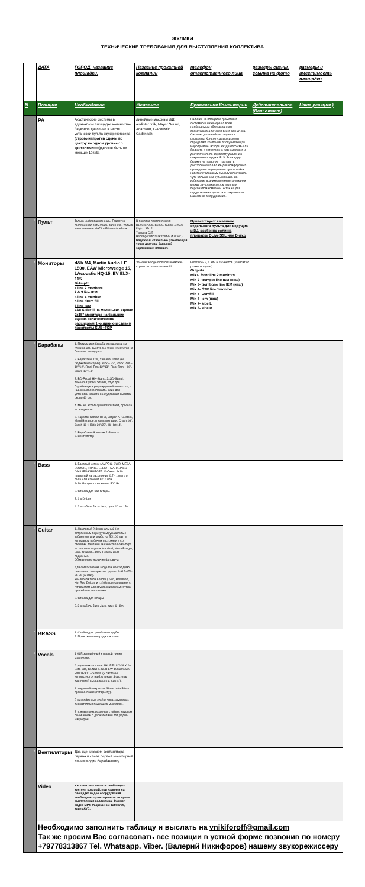ЖУЛИКИ
ТЕХНИЧЕСКИЕ ТРЕБОВАНИЯ ДЛЯ ВЫСТУПЛЕНИЯ КОЛЛЕКТИВА
| | ДАТА | ГОРОД, название площадки. | Название прокатной компании | телефон ответственного лица | размеры сцены, ссылка на фото | размеры и вместимость площадки |
| --- | --- | --- | --- | --- | --- | --- |
| N | Позиция | Необходимое | Желаемое | Примечания Коментарии | Действительное (Ваш ответ) | Наша реакция ) |
| 1 | PA | Акустические системы в адекватном площадке количестве. Звуковое давление в месте установки пульта звукорежиссера (строго напротив сцены по центру на одном уровне со зрителями!!!!!) должно быть не меньше 105dB. | линейные массивы d&b audiotechnik, Mayer Sound, Adamson, L-Acoustic, Cadenbah | Наличие на площадке грамотного системного инженера со всем необходимым оборудованием обязательно а течении всего саундчека. Система должна быть сведена и отстроена. Конфигурацию системы определяет компания, обслуживающая мероприятие, исходя из здравого смысла, бюджета и естественно равномерного и достаточного по звуковому давлению покрытия площадки. P. S. Если вдруг бюджет не позволяет поставить достаточное кол-во PA для комфортного проведения мероприятия лучше пойти навстречу здравому смыслу и поставить чуть больше чем чуть меньше. Во избежание возникновения непонимания между звукорежиссером группы и персоналом компании. А так же для поддержания в целости и сохранности Вашего же оборудования. | | |
| 2 | Пульт | Только цифровая консоль. Грамотно построенная сеть (madi, dante etc.) только качественные MADI и Ethernet кабели. | В порядке предпочтения: DLive S7000, S5000, C3500,C2500 Digico SD12 Yamaha CL5 Behringer/Midas/X32/M32 (full ver.) Надежная, стабильно работающая точка доступа. Запасной заряженный планшет. | Приветствуется наличие отдельного пульта для ведущих и DJ. особенно если на площадке DLive SSL или Digico | | |
| 3 | Мониторы | d&b M4, Martin Audio LE 1500, EAW Microwedge 15, LAcoustic HQ-15, EV ELX-115. BiAmp!!! 1 line 2 monitors. 2 & 3 line IEM. 4 line 1 monitor 5 line drum fill 6 line IEM 7&8 SideFill на маленьких сценах 2x15” монитора на больших сценах количественно расширяем 1-ю линию и ставим прострелы SUB+TOP | Замены wedge monitors возможны строго по согласованию!!! | Front line- 2, 4 или 6 кабинетов (зависит от размера сцены). Outputs: Mix1- front line 2 monitors Mix 2- trumpet line IEM (наш) Mix 3- trombone line IEM (наш) Mix 4- GTR line 1monitor Mix 5- Dumfill Mix 6- iem (наш) Mix 7- side L Mix 8- side R | | |
| 4 | Барабаны | 1. Подиум для барабанов: ширина 4м, глубина 3м, высота 0,6-0,8м. Требуется на больших площадках. 2. Барабаны: DW, Yamaha, Tama (не бюджетные серии): Kick – 22”, Rack Tom – 10”/12”, Rack Tom 12”/13”, Floor Tom – 16”, Snare 13”/14”. 3. BD-Pedal, HH-Stand, 2xSD-Stand, 4xBoom Cymbal Stands, стул для барабанщика регулируемый по высоте, с надежными крепежами, кейс для установки нашего оборудования высотой около 40 см. 4. Мы не используем Drumshield, просьба — это учесть. 5. Тарелок Sabian HHX, Zildjian A- Custom, Meinl Byzance, в комплектации: Crash 16”, Crash 18 “, Ride 20”/22”, Hi-Hat 14”. 6. Барабанный коврик 2х3 метра 7. Вентилятор | | | | |
| 5 | Bass | 1. Басовый «стэк»: AMPEG, SWR, MESA BOOGIE, TRACE ELLIOT, MARKBASS, GALLIEN-KRUEGER. Кабинет 4x10 поднятый на расстояние 0,7 - 1 метр от пола или Кабинет 6x10 или 8x10.Мощность не менее 500 Вт. 2. Стойка для бас гитары. 3. 1 x Di-box 4. 2 x кабель Jack-Jack, один 10 — 15м | | | | |
| 6 | Guitar | 1. Ламповый 2-3х канальный (со встроенным перегрузом) усилитель с кабинетом или комбо на 50/100 ватт в исправном рабочем состоянии и со свежими лампами. В качестве ориентира — топовые модели Marshall, Mesa Boogie, Engl, Orange,Laney, Peavey и им подобные. Обязательно наличие футсвича. Для согласования моделей необходимо связаться с гитаристом группы 8-915-079-96-26 (Анвар). Усилители типа Fender (Twin, Bassman, Hot Rod Deluxe и т.д) без согласования с гитаристом или звукорежиссером группы просьба не выставлять. 2. Стойка для гитары 3. 2 x кабель Jack-Jack, один 6 - 8m | | | | |
| 7 | BRASS | 1. Стойки для тромбона и трубы. 2. Привозим свои радиосистемы. | | | | |
| 8 | Vocals | 1 XLR заведённый к первой линии мониторов. 6 радиомикрофонов SHURE ULX/SLX 2/4 Beta 58a, SENNHEISER EW 100/300/500 – E800/E900 – Series. (3 системы используются на бэк вокал. 3 системы для гостей выходящих на сцену. ). 1 шнуровой микрофон Shure beta 58 на прямой стойке (гитаристу). 2 микрофонные стойки типа «журавль» держателями под радио микрофон. 3 прямые микрофонные стойки с круглым основанием с держателями под радио микрофон | | | | |
| 9 | Вентиляторы | Два сценических вентилятора справа и слева первой мониторной линии и один барабанщику | . | | | |
| | Video | У коллектива имеется свой видео-контент, который, при наличии на площадке видео оборудования необходимо транслировать во время выступления коллектива. Формат видео MP4, Разрешение 1280x720, кодек AVC. | | | | |
| | Необходимо заполнить таблицу и выслать на vnikiforoff@gmail.com Так же просим Вас согласовать все позиции в устной форме позвонив по номеру +79778313867 Tel. Whatsapp. Viber. (Валерий Никифоров) нашему звукорежиссеру | | | | | |